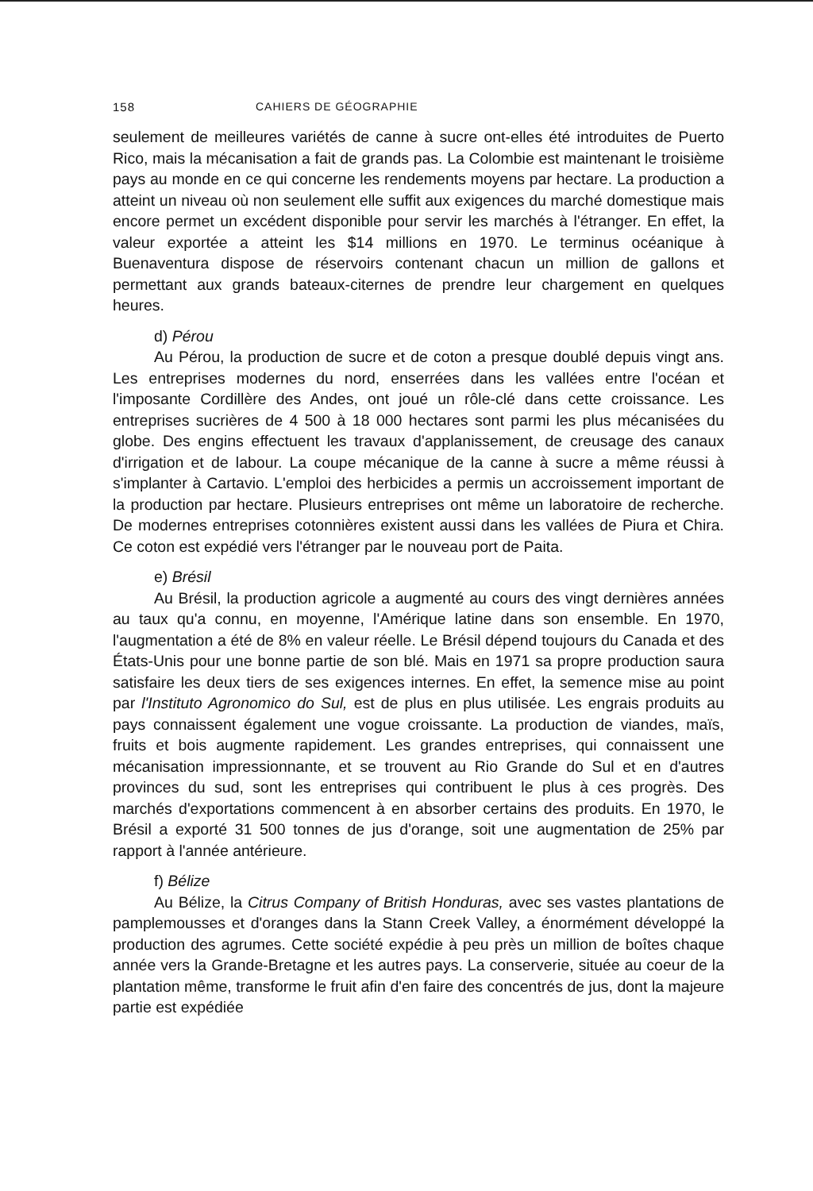158 CAHIERS DE GÉOGRAPHIE
seulement de meilleures variétés de canne à sucre ont-elles été introduites de Puerto Rico, mais la mécanisation a fait de grands pas. La Colombie est maintenant le troisième pays au monde en ce qui concerne les rendements moyens par hectare. La production a atteint un niveau où non seulement elle suffit aux exigences du marché domestique mais encore permet un excédent disponible pour servir les marchés à l'étranger. En effet, la valeur exportée a atteint les $14 millions en 1970. Le terminus océanique à Buenaventura dispose de réservoirs contenant chacun un million de gallons et permettant aux grands bateaux-citernes de prendre leur chargement en quelques heures.
d) Pérou
Au Pérou, la production de sucre et de coton a presque doublé depuis vingt ans. Les entreprises modernes du nord, enserrées dans les vallées entre l'océan et l'imposante Cordillère des Andes, ont joué un rôle-clé dans cette croissance. Les entreprises sucrières de 4 500 à 18 000 hectares sont parmi les plus mécanisées du globe. Des engins effectuent les travaux d'applanissement, de creusage des canaux d'irrigation et de labour. La coupe mécanique de la canne à sucre a même réussi à s'implanter à Cartavio. L'emploi des herbicides a permis un accroissement important de la production par hectare. Plusieurs entreprises ont même un laboratoire de recherche. De modernes entreprises cotonnières existent aussi dans les vallées de Piura et Chira. Ce coton est expédié vers l'étranger par le nouveau port de Paita.
e) Brésil
Au Brésil, la production agricole a augmenté au cours des vingt dernières années au taux qu'a connu, en moyenne, l'Amérique latine dans son ensemble. En 1970, l'augmentation a été de 8% en valeur réelle. Le Brésil dépend toujours du Canada et des États-Unis pour une bonne partie de son blé. Mais en 1971 sa propre production saura satisfaire les deux tiers de ses exigences internes. En effet, la semence mise au point par l'Instituto Agronomico do Sul, est de plus en plus utilisée. Les engrais produits au pays connaissent également une vogue croissante. La production de viandes, maïs, fruits et bois augmente rapidement. Les grandes entreprises, qui connaissent une mécanisation impressionnante, et se trouvent au Rio Grande do Sul et en d'autres provinces du sud, sont les entreprises qui contribuent le plus à ces progrès. Des marchés d'exportations commencent à en absorber certains des produits. En 1970, le Brésil a exporté 31 500 tonnes de jus d'orange, soit une augmentation de 25% par rapport à l'année antérieure.
f) Bélize
Au Bélize, la Citrus Company of British Honduras, avec ses vastes plantations de pamplemousses et d'oranges dans la Stann Creek Valley, a énormément développé la production des agrumes. Cette société expédie à peu près un million de boîtes chaque année vers la Grande-Bretagne et les autres pays. La conserverie, située au coeur de la plantation même, transforme le fruit afin d'en faire des concentrés de jus, dont la majeure partie est expédiée